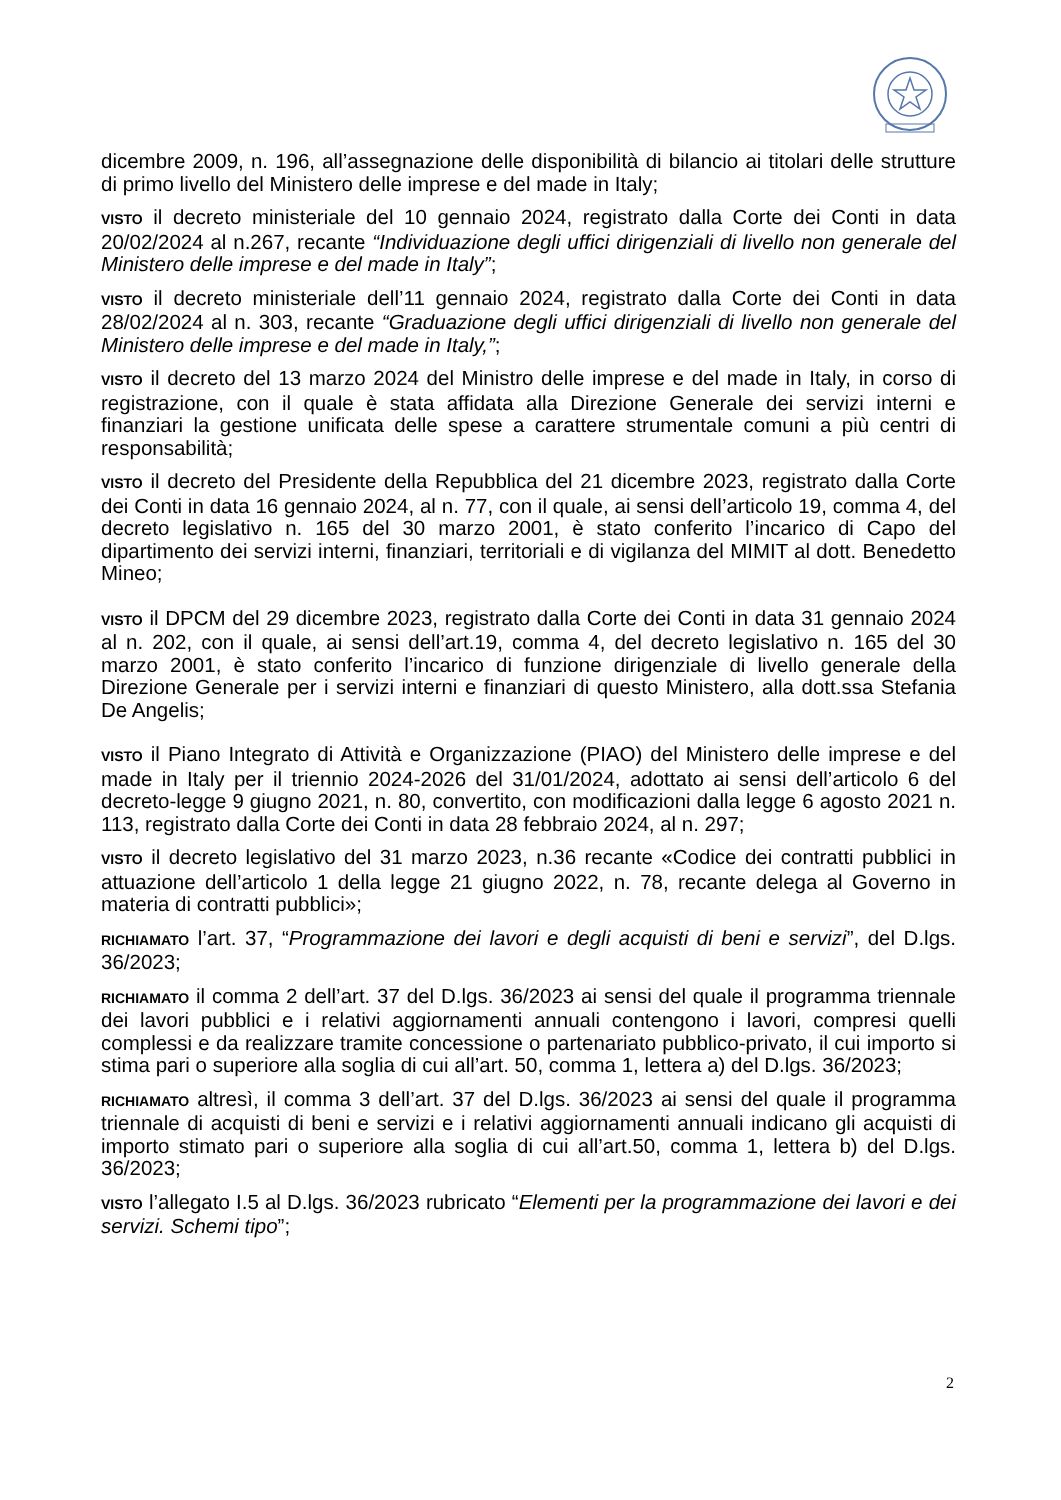dicembre 2009, n. 196, all’assegnazione delle disponibilità di bilancio ai titolari delle strutture di primo livello del Ministero delle imprese e del made in Italy;
VISTO il decreto ministeriale del 10 gennaio 2024, registrato dalla Corte dei Conti in data 20/02/2024 al n.267, recante “Individuazione degli uffici dirigenziali di livello non generale del Ministero delle imprese e del made in Italy”;
VISTO il decreto ministeriale dell’11 gennaio 2024, registrato dalla Corte dei Conti in data 28/02/2024 al n. 303, recante “Graduazione degli uffici dirigenziali di livello non generale del Ministero delle imprese e del made in Italy,”;
VISTO il decreto del 13 marzo 2024 del Ministro delle imprese e del made in Italy, in corso di registrazione, con il quale è stata affidata alla Direzione Generale dei servizi interni e finanziari la gestione unificata delle spese a carattere strumentale comuni a più centri di responsabilità;
VISTO il decreto del Presidente della Repubblica del 21 dicembre 2023, registrato dalla Corte dei Conti in data 16 gennaio 2024, al n. 77, con il quale, ai sensi dell’articolo 19, comma 4, del decreto legislativo n. 165 del 30 marzo 2001, è stato conferito l’incarico di Capo del dipartimento dei servizi interni, finanziari, territoriali e di vigilanza del MIMIT al dott. Benedetto Mineo;
VISTO il DPCM del 29 dicembre 2023, registrato dalla Corte dei Conti in data 31 gennaio 2024 al n. 202, con il quale, ai sensi dell’art.19, comma 4, del decreto legislativo n. 165 del 30 marzo 2001, è stato conferito l’incarico di funzione dirigenziale di livello generale della Direzione Generale per i servizi interni e finanziari di questo Ministero, alla dott.ssa Stefania De Angelis;
VISTO il Piano Integrato di Attività e Organizzazione (PIAO) del Ministero delle imprese e del made in Italy per il triennio 2024-2026 del 31/01/2024, adottato ai sensi dell’articolo 6 del decreto-legge 9 giugno 2021, n. 80, convertito, con modificazioni dalla legge 6 agosto 2021 n. 113, registrato dalla Corte dei Conti in data 28 febbraio 2024, al n. 297;
VISTO il decreto legislativo del 31 marzo 2023, n.36 recante «Codice dei contratti pubblici in attuazione dell’articolo 1 della legge 21 giugno 2022, n. 78, recante delega al Governo in materia di contratti pubblici»;
RICHIAMATO l’art. 37, “Programmazione dei lavori e degli acquisti di beni e servizi”, del D.lgs. 36/2023;
RICHIAMATO il comma 2 dell’art. 37 del D.lgs. 36/2023 ai sensi del quale il programma triennale dei lavori pubblici e i relativi aggiornamenti annuali contengono i lavori, compresi quelli complessi e da realizzare tramite concessione o partenariato pubblico-privato, il cui importo si stima pari o superiore alla soglia di cui all’art. 50, comma 1, lettera a) del D.lgs. 36/2023;
RICHIAMATO altresì, il comma 3 dell’art. 37 del D.lgs. 36/2023 ai sensi del quale il programma triennale di acquisti di beni e servizi e i relativi aggiornamenti annuali indicano gli acquisti di importo stimato pari o superiore alla soglia di cui all’art.50, comma 1, lettera b) del D.lgs. 36/2023;
VISTO l’allegato I.5 al D.lgs. 36/2023 rubricato “Elementi per la programmazione dei lavori e dei servizi. Schemi tipo”;
2